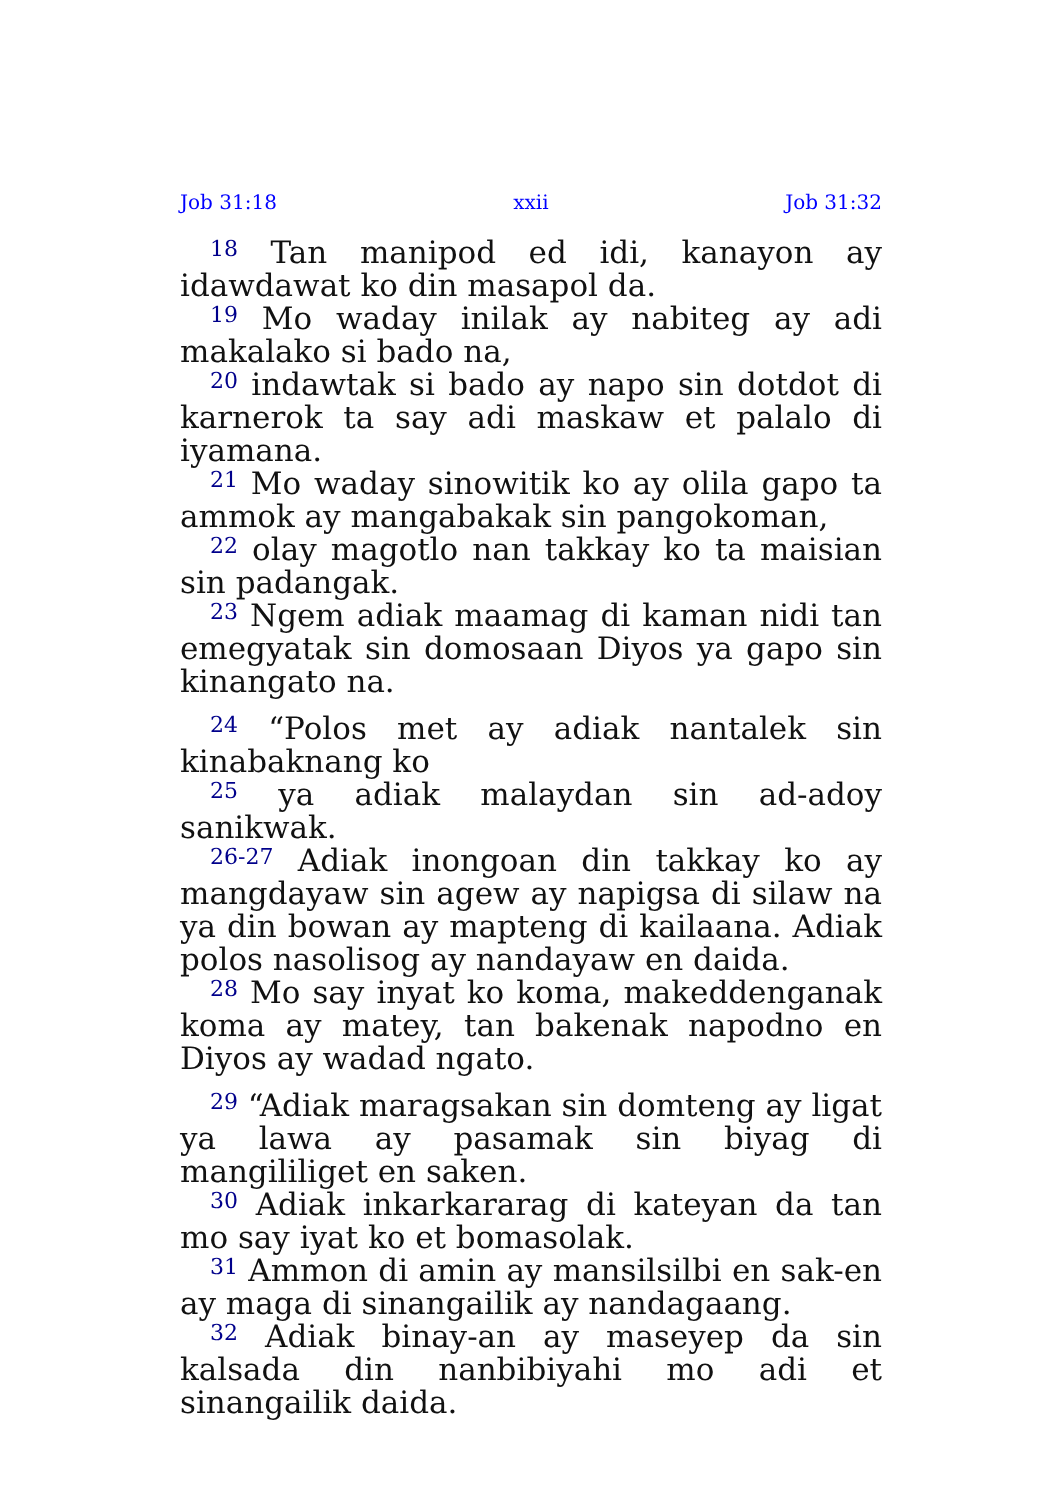Job 31:18 xxii Job 31:32
<sup>18</sup> Tan manipod ed idi, kanayon ay idawdawat ko din masapol da.
<sup>19</sup> Mo waday inilak ay nabiteg ay adi makalako si bado na,
<sup>20</sup> indawtak si bado ay napo sin dotdot di karnerok ta say adi maskaw et palalo di iyamana.
<sup>21</sup> Mo waday sinowitik ko ay olila gapo ta ammok ay mangabakak sin pangokoman,
<sup>22</sup> olay magotlo nan takkay ko ta maisian sin padangak.
<sup>23</sup> Ngem adiak maamag di kaman nidi tan emegyatak sin domosaan Diyos ya gapo sin kinangato na.
<sup>24</sup> “Polos met ay adiak nantalek sin kinabaknang ko
<sup>25</sup> ya adiak malaydan sin ad-adoy sanikwak.
<sup>26-27</sup> Adiak inongoan din takkay ko ay mangdayaw sin agew ay napigsa di silaw na ya din bowan ay mapteng di kailaana. Adiak polos nasolisog ay nandayaw en daida.
<sup>28</sup> Mo say inyat ko koma, makeddenganak koma ay matey, tan bakenak napodno en Diyos ay wadad ngato.
<sup>29</sup> “Adiak maragsakan sin domteng ay ligat ya lawa ay pasamak sin biyag di mangililiget en saken.
<sup>30</sup> Adiak inkarkararag di kateyan da tan mo say iyat ko et bomasolak.
<sup>31</sup> Ammon di amin ay mansilsilbi en sak-en ay maga di sinangailik ay nandagaang.
<sup>32</sup> Adiak binay-an ay maseyep da sin kalsada din nanbibiyahi mo adi et sinangailik daida.